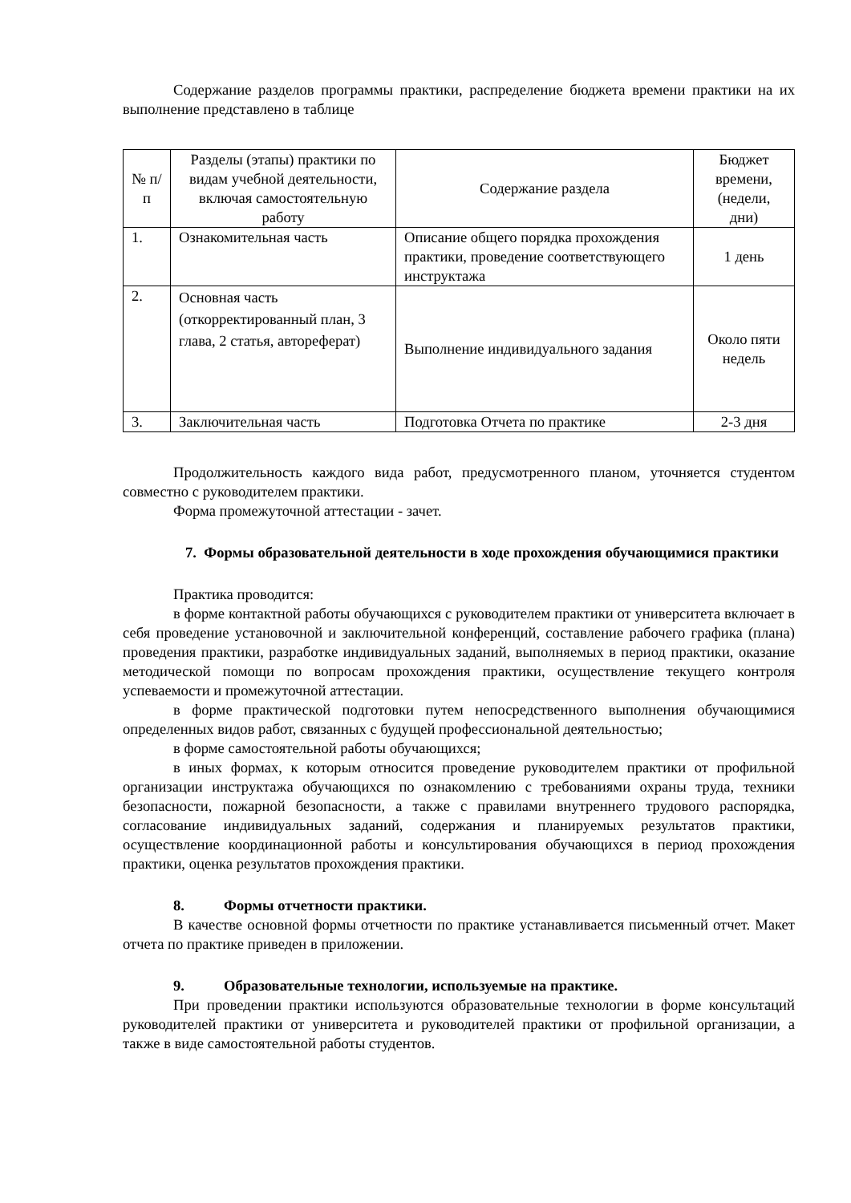Содержание разделов программы практики, распределение бюджета времени практики на их выполнение представлено в таблице
| № п/п | Разделы (этапы) практики по видам учебной деятельности, включая самостоятельную работу | Содержание раздела | Бюджет времени, (недели, дни) |
| 1. | Ознакомительная часть | Описание общего порядка прохождения практики, проведение соответствующего инструктажа | 1 день |
| 2. | Основная часть (откорректированный план, 3 глава, 2 статья, автореферат) | Выполнение индивидуального задания | Около пяти недель |
| 3. | Заключительная часть | Подготовка Отчета по практике | 2-3 дня |
Продолжительность каждого вида работ, предусмотренного планом, уточняется студентом совместно с руководителем практики.
Форма промежуточной аттестации - зачет.
7. Формы образовательной деятельности в ходе прохождения обучающимися практики
Практика проводится:
в форме контактной работы обучающихся с руководителем практики от университета включает в себя проведение установочной и заключительной конференций, составление рабочего графика (плана) проведения практики, разработке индивидуальных заданий, выполняемых в период практики, оказание методической помощи по вопросам прохождения практики, осуществление текущего контроля успеваемости и промежуточной аттестации.
в форме практической подготовки путем непосредственного выполнения обучающимися определенных видов работ, связанных с будущей профессиональной деятельностью;
в форме самостоятельной работы обучающихся;
в иных формах, к которым относится проведение руководителем практики от профильной организации инструктажа обучающихся по ознакомлению с требованиями охраны труда, техники безопасности, пожарной безопасности, а также с правилами внутреннего трудового распорядка, согласование индивидуальных заданий, содержания и планируемых результатов практики, осуществление координационной работы и консультирования обучающихся в период прохождения практики, оценка результатов прохождения практики.
8. Формы отчетности практики.
В качестве основной формы отчетности по практике устанавливается письменный отчет. Макет отчета по практике приведен в приложении.
9. Образовательные технологии, используемые на практике.
При проведении практики используются образовательные технологии в форме консультаций руководителей практики от университета и руководителей практики от профильной организации, а также в виде самостоятельной работы студентов.